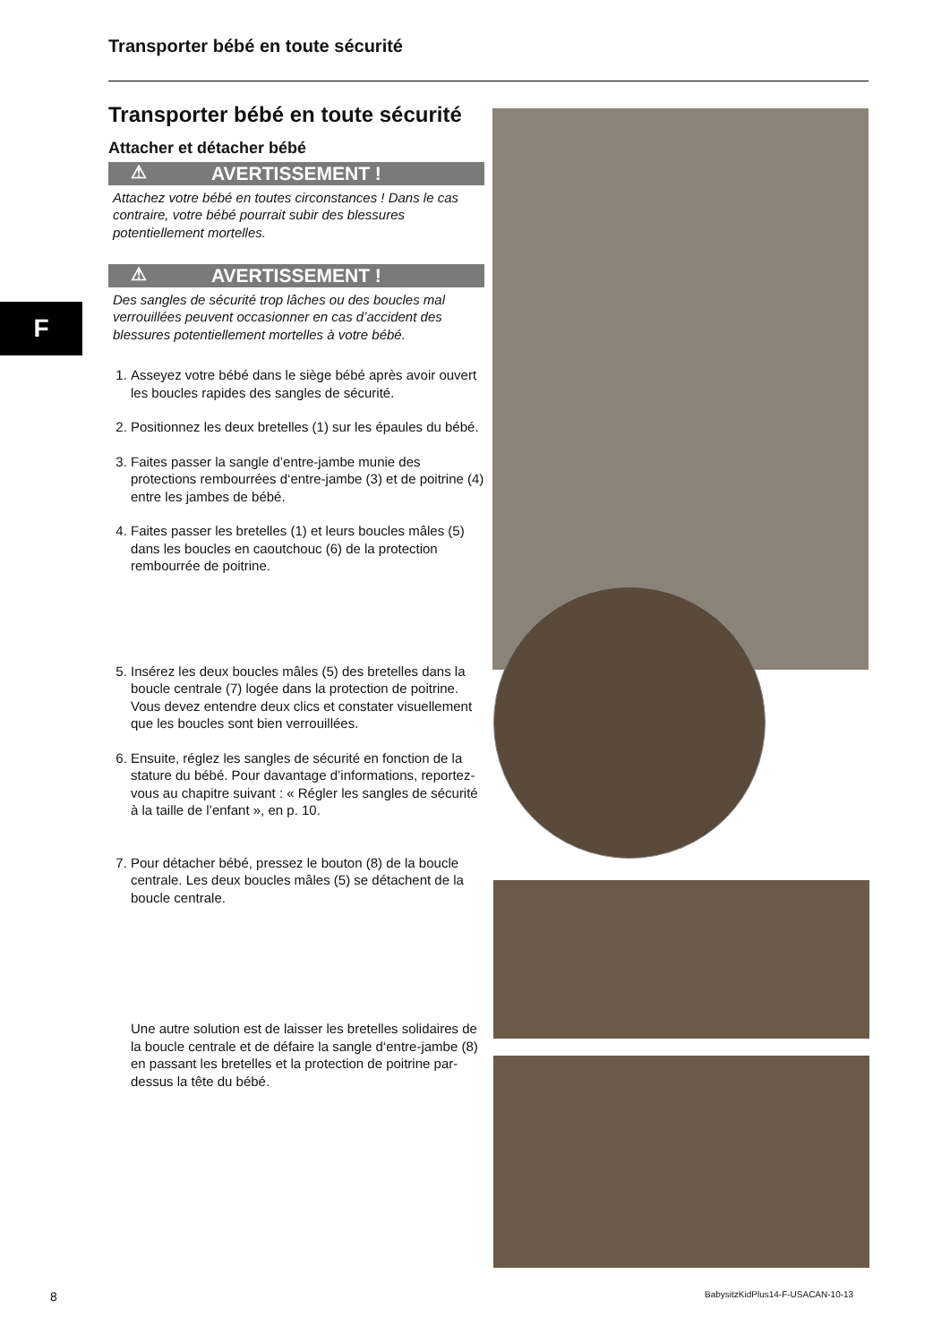Transporter bébé en toute sécurité
F
Transporter bébé en toute sécurité
Attacher et détacher bébé
⚠ AVERTISSEMENT !
Attachez votre bébé en toutes circonstances ! Dans le cas contraire, votre bébé pourrait subir des blessures potentiellement mortelles.
⚠ AVERTISSEMENT !
Des sangles de sécurité trop lâches ou des boucles mal verrouillées peuvent occasionner en cas d’accident des blessures potentiellement mortelles à votre bébé.
1. Asseyez votre bébé dans le siège bébé après avoir ouvert les boucles rapides des sangles de sécurité.
2. Positionnez les deux bretelles (1) sur les épaules du bébé.
3. Faites passer la sangle d’entre-jambe munie des protections rembourrées d‘entre-jambe (3) et de poitrine (4) entre les jambes de bébé.
4. Faites passer les bretelles (1) et leurs boucles mâles (5) dans les boucles en caoutchouc (6) de la protection rembourrée de poitrine.
5. Insérez les deux boucles mâles (5) des bretelles dans la boucle centrale (7) logée dans la protection de poitrine. Vous devez entendre deux clics et constater visuellement que les boucles sont bien verrouillées.
6. Ensuite, réglez les sangles de sécurité en fonction de la stature du bébé. Pour davantage d’informations, reportez-vous au chapitre suivant : « Régler les sangles de sécurité à la taille de l’enfant », en p. 10.
7. Pour détacher bébé, pressez le bouton (8) de la boucle centrale. Les deux boucles mâles (5) se détachent de la boucle centrale.
Une autre solution est de laisser les bretelles solidaires de la boucle centrale et de défaire la sangle d‘entre-jambe (8) en passant les bretelles et la protection de poitrine par-dessus la tête du bébé.
8
BabysitzKidPlus14-F-USACAN-10-13